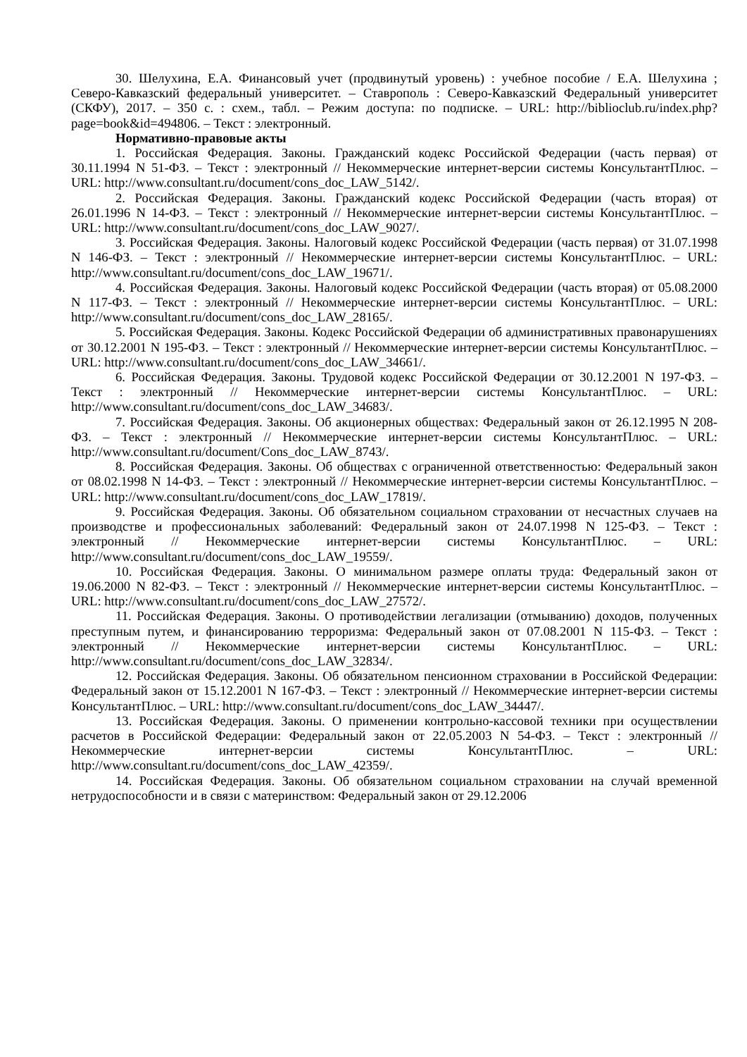30. Шелухина, Е.А. Финансовый учет (продвинутый уровень) : учебное пособие / Е.А. Шелухина ; Северо-Кавказский федеральный университет. – Ставрополь : Северо-Кавказский Федеральный университет (СКФУ), 2017. – 350 с. : схем., табл. – Режим доступа: по подписке. – URL: http://biblioclub.ru/index.php?page=book&id=494806. – Текст : электронный.
Нормативно-правовые акты
1. Российская Федерация. Законы. Гражданский кодекс Российской Федерации (часть первая) от 30.11.1994 N 51-ФЗ. – Текст : электронный // Некоммерческие интернет-версии системы КонсультантПлюс. – URL: http://www.consultant.ru/document/cons_doc_LAW_5142/.
2. Российская Федерация. Законы. Гражданский кодекс Российской Федерации (часть вторая) от 26.01.1996 N 14-ФЗ. – Текст : электронный // Некоммерческие интернет-версии системы КонсультантПлюс. – URL: http://www.consultant.ru/document/cons_doc_LAW_9027/.
3. Российская Федерация. Законы. Налоговый кодекс Российской Федерации (часть первая) от 31.07.1998 N 146-ФЗ. – Текст : электронный // Некоммерческие интернет-версии системы КонсультантПлюс. – URL: http://www.consultant.ru/document/cons_doc_LAW_19671/.
4. Российская Федерация. Законы. Налоговый кодекс Российской Федерации (часть вторая) от 05.08.2000 N 117-ФЗ. – Текст : электронный // Некоммерческие интернет-версии системы КонсультантПлюс. – URL: http://www.consultant.ru/document/cons_doc_LAW_28165/.
5. Российская Федерация. Законы. Кодекс Российской Федерации об административных правонарушениях от 30.12.2001 N 195-ФЗ. – Текст : электронный // Некоммерческие интернет-версии системы КонсультантПлюс. – URL: http://www.consultant.ru/document/cons_doc_LAW_34661/.
6. Российская Федерация. Законы. Трудовой кодекс Российской Федерации от 30.12.2001 N 197-ФЗ. – Текст : электронный // Некоммерческие интернет-версии системы КонсультантПлюс. – URL: http://www.consultant.ru/document/cons_doc_LAW_34683/.
7. Российская Федерация. Законы. Об акционерных обществах: Федеральный закон от 26.12.1995 N 208-ФЗ. – Текст : электронный // Некоммерческие интернет-версии системы КонсультантПлюс. – URL: http://www.consultant.ru/document/Cons_doc_LAW_8743/.
8. Российская Федерация. Законы. Об обществах с ограниченной ответственностью: Федеральный закон от 08.02.1998 N 14-ФЗ. – Текст : электронный // Некоммерческие интернет-версии системы КонсультантПлюс. – URL: http://www.consultant.ru/document/cons_doc_LAW_17819/.
9. Российская Федерация. Законы. Об обязательном социальном страховании от несчастных случаев на производстве и профессиональных заболеваний: Федеральный закон от 24.07.1998 N 125-ФЗ. – Текст : электронный // Некоммерческие интернет-версии системы КонсультантПлюс. – URL: http://www.consultant.ru/document/cons_doc_LAW_19559/.
10. Российская Федерация. Законы. О минимальном размере оплаты труда: Федеральный закон от 19.06.2000 N 82-ФЗ. – Текст : электронный // Некоммерческие интернет-версии системы КонсультантПлюс. – URL: http://www.consultant.ru/document/cons_doc_LAW_27572/.
11. Российская Федерация. Законы. О противодействии легализации (отмыванию) доходов, полученных преступным путем, и финансированию терроризма: Федеральный закон от 07.08.2001 N 115-ФЗ. – Текст : электронный // Некоммерческие интернет-версии системы КонсультантПлюс. – URL: http://www.consultant.ru/document/cons_doc_LAW_32834/.
12. Российская Федерация. Законы. Об обязательном пенсионном страховании в Российской Федерации: Федеральный закон от 15.12.2001 N 167-ФЗ. – Текст : электронный // Некоммерческие интернет-версии системы КонсультантПлюс. – URL: http://www.consultant.ru/document/cons_doc_LAW_34447/.
13. Российская Федерация. Законы. О применении контрольно-кассовой техники при осуществлении расчетов в Российской Федерации: Федеральный закон от 22.05.2003 N 54-ФЗ. – Текст : электронный // Некоммерческие интернет-версии системы КонсультантПлюс. – URL: http://www.consultant.ru/document/cons_doc_LAW_42359/.
14. Российская Федерация. Законы. Об обязательном социальном страховании на случай временной нетрудоспособности и в связи с материнством: Федеральный закон от 29.12.2006